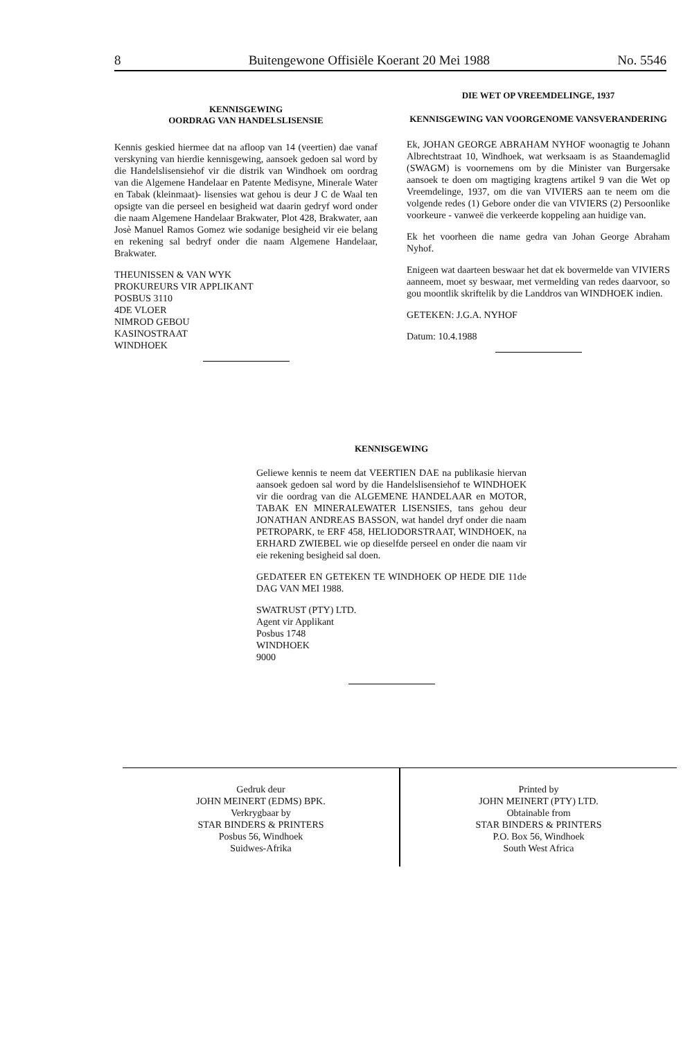8 Buitengewone Offisiële Koerant 20 Mei 1988 No. 5546
KENNISGEWING
OORDRAG VAN HANDELSLISENSIE
Kennis geskied hiermee dat na afloop van 14 (veertien) dae vanaf verskyning van hierdie kennisgewing, aansoek gedoen sal word by die Handelslisensiehof vir die distrik van Windhoek om oordrag van die Algemene Handelaar en Patente Medisyne, Minerale Water en Tabak (kleinmaat)- lisensies wat gehou is deur J C de Waal ten opsigte van die perseel en besigheid wat daarin gedryf word onder die naam Algemene Handelaar Brakwater, Plot 428, Brakwater, aan Josè Manuel Ramos Gomez wie sodanige besigheid vir eie belang en rekening sal bedryf onder die naam Algemene Handelaar, Brakwater.
THEUNISSEN & VAN WYK
PROKUREURS VIR APPLIKANT
POSBUS 3110
4DE VLOER
NIMROD GEBOU
KASINOSTRAAT
WINDHOEK
DIE WET OP VREEMDELINGE, 1937
KENNISGEWING VAN VOORGENOME VANSVERANDERING
Ek, JOHAN GEORGE ABRAHAM NYHOF woonagtig te Johann Albrechtstraat 10, Windhoek, wat werksaam is as Staandemaglid (SWAGM) is voornemens om by die Minister van Burgersake aansoek te doen om magtiging kragtens artikel 9 van die Wet op Vreemdelinge, 1937, om die van VIVIERS aan te neem om die volgende redes (1) Gebore onder die van VIVIERS (2) Persoonlike voorkeure - vanweë die verkeerde koppeling aan huidige van.
Ek het voorheen die name gedra van Johan George Abraham Nyhof.
Enigeen wat daarteen beswaar het dat ek bovermelde van VIVIERS aanneem, moet sy beswaar, met vermelding van redes daarvoor, so gou moontlik skriftelik by die Landdros van WINDHOEK indien.
GETEKEN: J.G.A. NYHOF
Datum: 10.4.1988
KENNISGEWING
Geliewe kennis te neem dat VEERTIEN DAE na publikasie hiervan aansoek gedoen sal word by die Handelslisensiehof te WINDHOEK vir die oordrag van die ALGEMENE HANDELAAR en MOTOR, TABAK EN MINERALEWATER LISENSIES, tans gehou deur JONATHAN ANDREAS BASSON, wat handel dryf onder die naam PETROPARK, te ERF 458, HELIODORSTRAAT, WINDHOEK, na ERHARD ZWIEBEL wie op dieselfde perseel en onder die naam vir eie rekening besigheid sal doen.
GEDATEER EN GETEKEN TE WINDHOEK OP HEDE DIE 11de DAG VAN MEI 1988.
SWATRUST (PTY) LTD.
Agent vir Applikant
Posbus 1748
WINDHOEK
9000
Gedruk deur
JOHN MEINERT (EDMS) BPK.
Verkrygbaar by
STAR BINDERS & PRINTERS
Posbus 56, Windhoek
Suidwes-Afrika
Printed by
JOHN MEINERT (PTY) LTD.
Obtainable from
STAR BINDERS & PRINTERS
P.O. Box 56, Windhoek
South West Africa